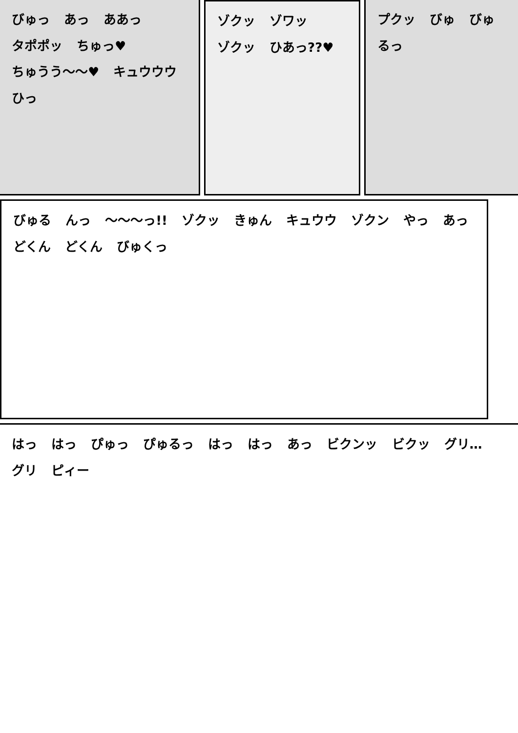びゅっ あっ ああっ タポポッ ちゅっ♥ ちゅうう～～♥ キュウウウ ひっ
ゾクッ ゾワッ ゾクッ ひあっ??♥
プクッ びゅ びゅ るっ
びゅる んっ ～～～っ!! ゾクッ きゅん キュウウ ゾクン やっ あっ どくん どくん びゅくっ
はっ はっ ぴゅっ ぴゅるっ はっ はっ あっ ビクンッ ビクッ グリ… グリ ピィー